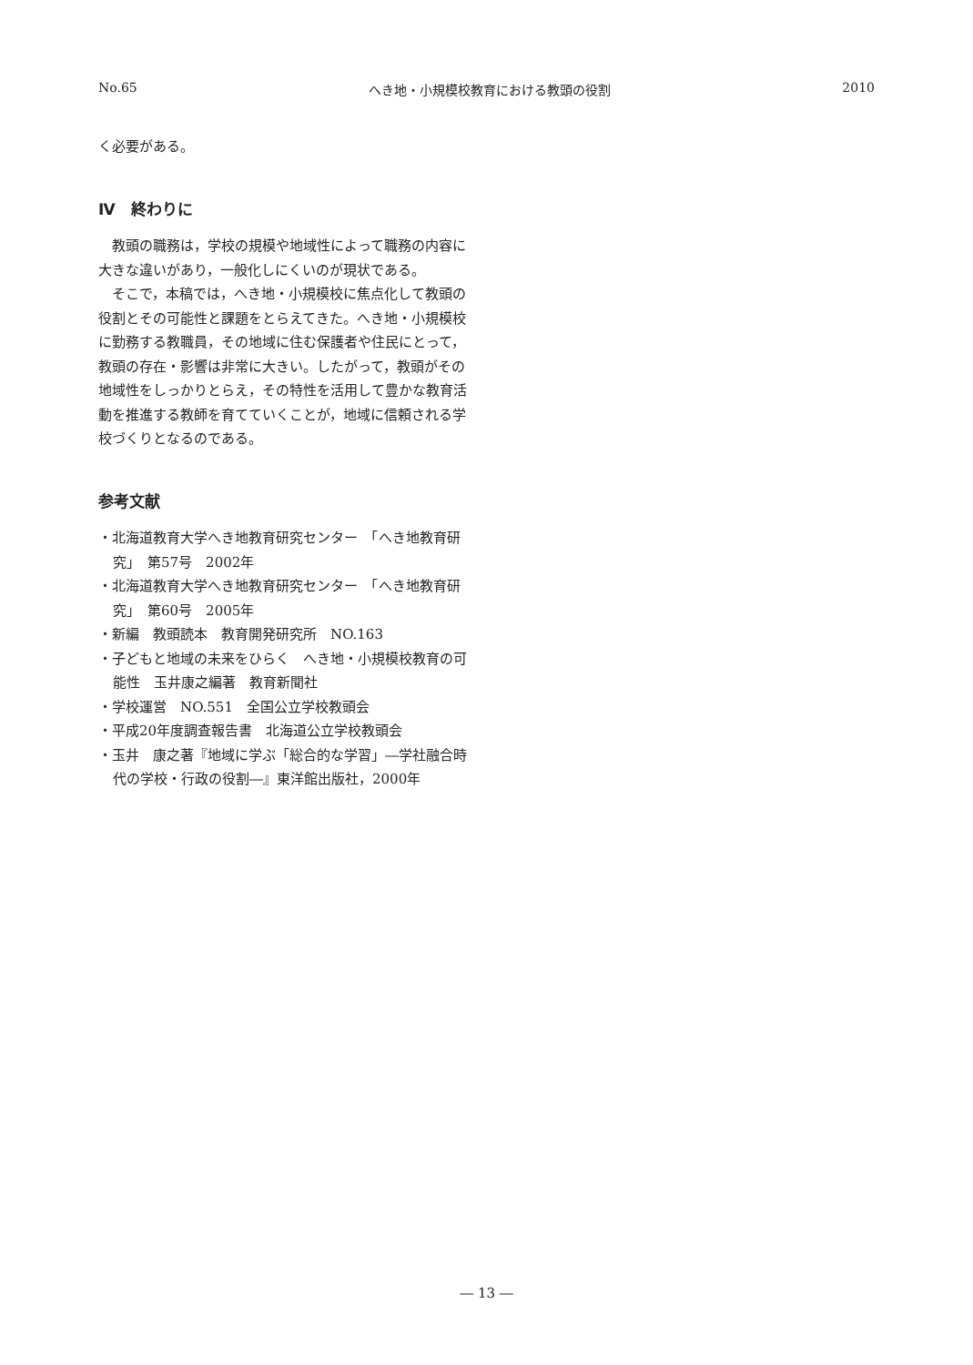No.65 へき地・小規模校教育における教頭の役割 2010
く必要がある。
Ⅳ　終わりに
　教頭の職務は，学校の規模や地域性によって職務の内容に大きな違いがあり，一般化しにくいのが現状である。
　そこで，本稿では，へき地・小規模校に焦点化して教頭の役割とその可能性と課題をとらえてきた。へき地・小規模校に勤務する教職員，その地域に住む保護者や住民にとって，教頭の存在・影響は非常に大きい。したがって，教頭がその地域性をしっかりとらえ，その特性を活用して豊かな教育活動を推進する教師を育てていくことが，地域に信頼される学校づくりとなるのである。
参考文献
・北海道教育大学へき地教育研究センター　「へき地教育研究」　第57号　2002年
・北海道教育大学へき地教育研究センター　「へき地教育研究」　第60号　2005年
・新編　教頭読本　教育開発研究所　NO.163
・子どもと地域の未来をひらく　へき地・小規模校教育の可能性　玉井康之編著　教育新聞社
・学校運営　NO.551　全国公立学校教頭会
・平成20年度調査報告書　北海道公立学校教頭会
・玉井　康之著『地域に学ぶ「総合的な学習」―学社融合時代の学校・行政の役割―』東洋館出版社，2000年
― 13 ―